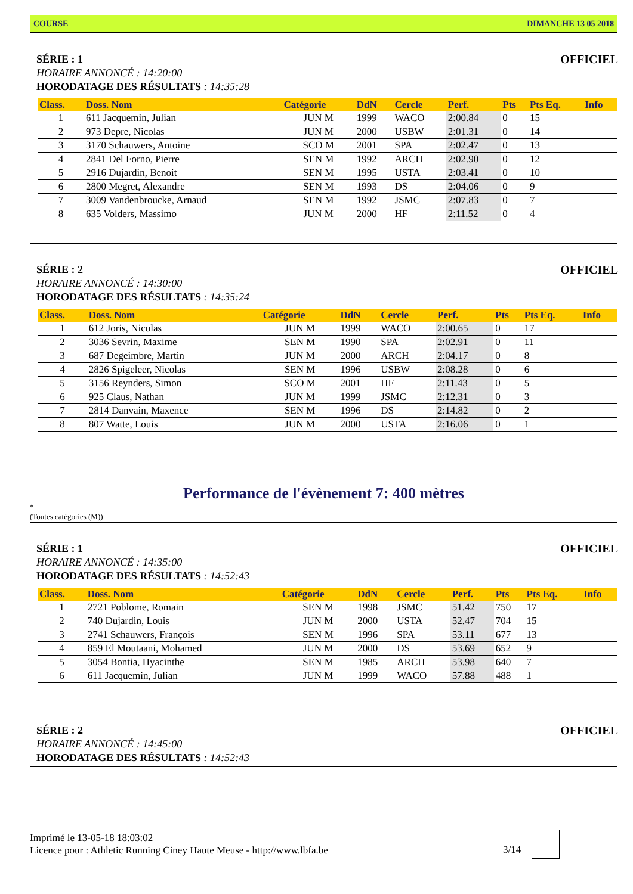COURSE DIMANCHE 13 05 2018
OFFICIEL SÉRIE : 1
HORAIRE ANNONCÉ : 14:20:00
HORODATAGE DES RÉSULTATS : 14:35:28
| Class. | Doss. Nom | Catégorie | DdN | Cercle | Perf. | Pts | Pts Eq. | Info |
| --- | --- | --- | --- | --- | --- | --- | --- | --- |
| 1 | 611 Jacquemin, Julian | JUN M | 1999 | WACO | 2:00.84 | 0 | 15 | |
| 2 | 973 Depre, Nicolas | JUN M | 2000 | USBW | 2:01.31 | 0 | 14 | |
| 3 | 3170 Schauwers, Antoine | SCO M | 2001 | SPA | 2:02.47 | 0 | 13 | |
| 4 | 2841 Del Forno, Pierre | SEN M | 1992 | ARCH | 2:02.90 | 0 | 12 | |
| 5 | 2916 Dujardin, Benoit | SEN M | 1995 | USTA | 2:03.41 | 0 | 10 | |
| 6 | 2800 Megret, Alexandre | SEN M | 1993 | DS | 2:04.06 | 0 | 9 | |
| 7 | 3009 Vandenbroucke, Arnaud | SEN M | 1992 | JSMC | 2:07.83 | 0 | 7 | |
| 8 | 635 Volders, Massimo | JUN M | 2000 | HF | 2:11.52 | 0 | 4 | |
OFFICIEL SÉRIE : 2
HORAIRE ANNONCÉ : 14:30:00
HORODATAGE DES RÉSULTATS : 14:35:24
| Class. | Doss. Nom | Catégorie | DdN | Cercle | Perf. | Pts | Pts Eq. | Info |
| --- | --- | --- | --- | --- | --- | --- | --- | --- |
| 1 | 612 Joris, Nicolas | JUN M | 1999 | WACO | 2:00.65 | 0 | 17 | |
| 2 | 3036 Sevrin, Maxime | SEN M | 1990 | SPA | 2:02.91 | 0 | 11 | |
| 3 | 687 Degeimbre, Martin | JUN M | 2000 | ARCH | 2:04.17 | 0 | 8 | |
| 4 | 2826 Spigeleer, Nicolas | SEN M | 1996 | USBW | 2:08.28 | 0 | 6 | |
| 5 | 3156 Reynders, Simon | SCO M | 2001 | HF | 2:11.43 | 0 | 5 | |
| 6 | 925 Claus, Nathan | JUN M | 1999 | JSMC | 2:12.31 | 0 | 3 | |
| 7 | 2814 Danvain, Maxence | SEN M | 1996 | DS | 2:14.82 | 0 | 2 | |
| 8 | 807 Watte, Louis | JUN M | 2000 | USTA | 2:16.06 | 0 | 1 | |
Performance de l'évènement 7: 400 mètres
*
(Toutes catégories (M))
OFFICIEL SÉRIE : 1
HORAIRE ANNONCÉ : 14:35:00
HORODATAGE DES RÉSULTATS : 14:52:43
| Class. | Doss. Nom | Catégorie | DdN | Cercle | Perf. | Pts | Pts Eq. | Info |
| --- | --- | --- | --- | --- | --- | --- | --- | --- |
| 1 | 2721 Poblome, Romain | SEN M | 1998 | JSMC | 51.42 | 750 | 17 | |
| 2 | 740 Dujardin, Louis | JUN M | 2000 | USTA | 52.47 | 704 | 15 | |
| 3 | 2741 Schauwers, François | SEN M | 1996 | SPA | 53.11 | 677 | 13 | |
| 4 | 859 El Moutaani, Mohamed | JUN M | 2000 | DS | 53.69 | 652 | 9 | |
| 5 | 3054 Bontia, Hyacinthe | SEN M | 1985 | ARCH | 53.98 | 640 | 7 | |
| 6 | 611 Jacquemin, Julian | JUN M | 1999 | WACO | 57.88 | 488 | 1 | |
OFFICIEL SÉRIE : 2
HORAIRE ANNONCÉ : 14:45:00
HORODATAGE DES RÉSULTATS : 14:52:43
Imprimé le 13-05-18 18:03:02
Licence pour : Athletic Running Ciney Haute Meuse - http://www.lbfa.be
3/14